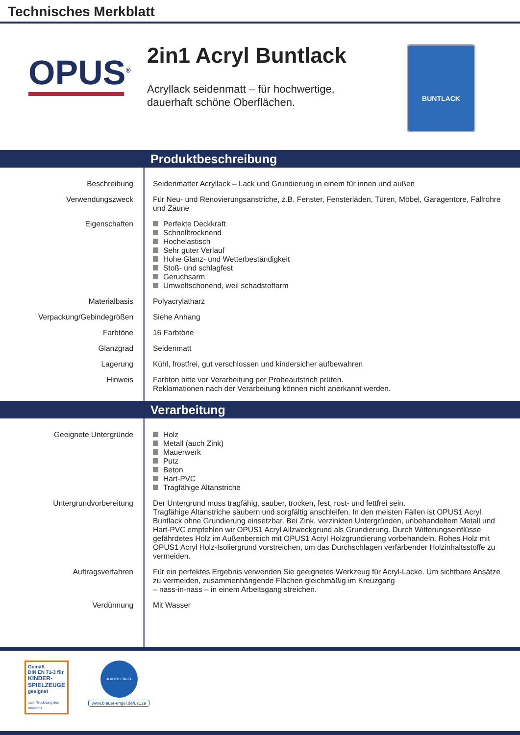Technisches Merkblatt
OPUS<sup>®</sup>
2in1 Acryl Buntlack
Acryllack seidenmatt – für hochwertige,
dauerhaft schöne Oberflächen.
BUNTLACK
Produktbeschreibung
| Beschreibung | Seidenmatter Acryllack – Lack und Grundierung in einem für innen und außen |
| Verwendungszweck | Für Neu- und Renovierungsanstriche, z.B. Fenster, Fensterläden, Türen, Möbel, Garagentore, Fallrohre und Zäune |
| Eigenschaften | Perfekte Deckkraft Schnelltrocknend Hochelastisch Sehr guter Verlauf Hohe Glanz- und Wetterbeständigkeit Stoß- und schlagfest Geruchsarm Umweltschonend, weil schadstoffarm |
| Materialbasis | Polyacrylatharz |
| Verpackung/Gebindegrößen | Siehe Anhang |
| Farbtöne | 16 Farbtöne |
| Glanzgrad | Seidenmatt |
| Lagerung | Kühl, frostfrei, gut verschlossen und kindersicher aufbewahren |
| Hinweis | Farbton bitte vor Verarbeitung per Probeaufstrich prüfen. Reklamationen nach der Verarbeitung können nicht anerkannt werden. |
Verarbeitung
| Geeignete Untergründe | Holz Metall (auch Zink) Mauerwerk Putz Beton Hart-PVC Tragfähige Altanstriche |
| Untergrundvorbereitung | Der Untergrund muss tragfähig, sauber, trocken, fest, rost- und fettfrei sein. Tragfähige Altanstriche säubern und sorgfältig anschleifen. In den meisten Fällen ist OPUS1 Acryl Buntlack ohne Grundierung einsetzbar. Bei Zink, verzinkten Untergründen, unbehandeltem Metall und Hart-PVC empfehlen wir OPUS1 Acryl Allzweckgrund als Grundierung. Durch Witterungseinflüsse gefährdetes Holz im Außenbereich mit OPUS1 Acryl Holzgrundierung vorbehandeln. Rohes Holz mit OPUS1 Acryl Holz-Isoliergrund vorstreichen, um das Durchschlagen verfärbender Holzinhaltsstoffe zu vermeiden. |
| Auftragsverfahren | Für ein perfektes Ergebnis verwenden Sie geeignetes Werkzeug für Acryl-Lacke. Um sichtbare Ansätze zu vermeiden, zusammenhängende Flächen gleichmäßig im Kreuzgang – nass-in-nass – in einem Arbeitsgang streichen. |
| Verdünnung | Mit Wasser |
Gemäß
DIN EN 71-3 für
KINDER-
SPIELZEUGE
geeignet
nach Trocknung des Anstrichs
BLAUER ENGEL
www.blauer-engel.de/uz12a